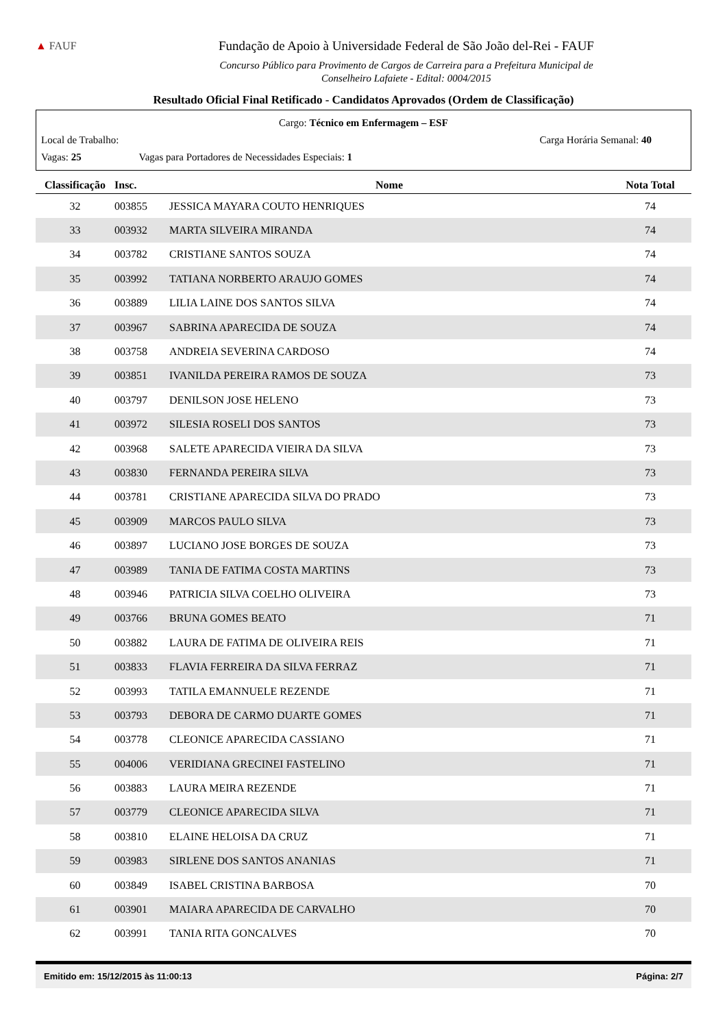▲ FAUF
Fundação de Apoio à Universidade Federal de São João del-Rei - FAUF
Concurso Público para Provimento de Cargos de Carreira para a Prefeitura Municipal de
Conselheiro Lafaiete - Edital: 0004/2015
Resultado Oficial Final Retificado - Candidatos Aprovados (Ordem de Classificação)
Cargo: Técnico em Enfermagem – ESF
Local de Trabalho: Carga Horária Semanal: 40
Vagas: 25 Vagas para Portadores de Necessidades Especiais: 1
| Classificação | Insc. | Nome | Nota Total |
| --- | --- | --- | --- |
| 32 | 003855 | JESSICA MAYARA COUTO HENRIQUES | 74 |
| 33 | 003932 | MARTA SILVEIRA MIRANDA | 74 |
| 34 | 003782 | CRISTIANE SANTOS SOUZA | 74 |
| 35 | 003992 | TATIANA NORBERTO ARAUJO GOMES | 74 |
| 36 | 003889 | LILIA LAINE DOS SANTOS SILVA | 74 |
| 37 | 003967 | SABRINA APARECIDA DE SOUZA | 74 |
| 38 | 003758 | ANDREIA SEVERINA CARDOSO | 74 |
| 39 | 003851 | IVANILDA PEREIRA RAMOS DE SOUZA | 73 |
| 40 | 003797 | DENILSON JOSE HELENO | 73 |
| 41 | 003972 | SILESIA ROSELI DOS SANTOS | 73 |
| 42 | 003968 | SALETE APARECIDA VIEIRA DA SILVA | 73 |
| 43 | 003830 | FERNANDA PEREIRA SILVA | 73 |
| 44 | 003781 | CRISTIANE APARECIDA SILVA DO PRADO | 73 |
| 45 | 003909 | MARCOS PAULO SILVA | 73 |
| 46 | 003897 | LUCIANO JOSE BORGES DE SOUZA | 73 |
| 47 | 003989 | TANIA DE FATIMA COSTA MARTINS | 73 |
| 48 | 003946 | PATRICIA SILVA COELHO OLIVEIRA | 73 |
| 49 | 003766 | BRUNA GOMES BEATO | 71 |
| 50 | 003882 | LAURA DE FATIMA DE OLIVEIRA REIS | 71 |
| 51 | 003833 | FLAVIA FERREIRA DA SILVA FERRAZ | 71 |
| 52 | 003993 | TATILA EMANNUELE REZENDE | 71 |
| 53 | 003793 | DEBORA DE CARMO DUARTE GOMES | 71 |
| 54 | 003778 | CLEONICE APARECIDA CASSIANO | 71 |
| 55 | 004006 | VERIDIANA GRECINEI FASTELINO | 71 |
| 56 | 003883 | LAURA MEIRA REZENDE | 71 |
| 57 | 003779 | CLEONICE APARECIDA SILVA | 71 |
| 58 | 003810 | ELAINE HELOISA DA CRUZ | 71 |
| 59 | 003983 | SIRLENE DOS SANTOS ANANIAS | 71 |
| 60 | 003849 | ISABEL CRISTINA BARBOSA | 70 |
| 61 | 003901 | MAIARA APARECIDA DE CARVALHO | 70 |
| 62 | 003991 | TANIA RITA GONCALVES | 70 |
Emitido em: 15/12/2015 às 11:00:13 Página: 2/7